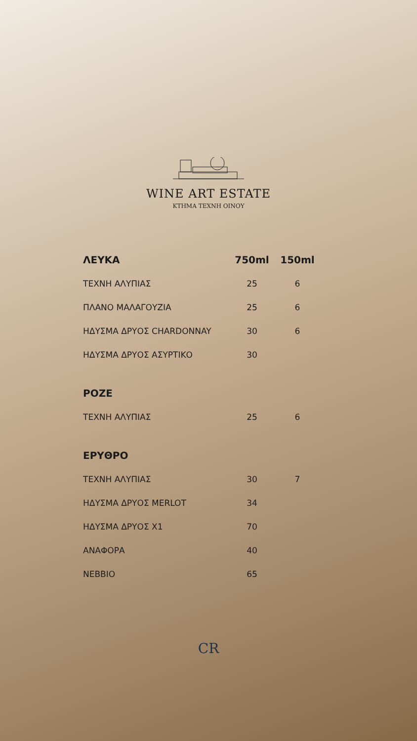WINE ART ESTATE
ΚΤΗΜΑ ΤΕΧΝΗ ΟΙΝΟΥ
| ΛΕΥΚΑ | 750ml | 150ml |
| --- | --- | --- |
| ΤΕΧΝΗ ΑΛΥΠΙΑΣ | 25 | 6 |
| ΠΛΑΝΟ ΜΑΛΑΓΟΥΖΙΑ | 25 | 6 |
| ΗΔΥΣΜΑ ΔΡΥΟΣ CHARDONNAY | 30 | 6 |
| ΗΔΥΣΜΑ ΔΡΥΟΣ ΑΣΥΡΤΙΚΟ | 30 | |
| ΡΟΖΕ | | |
| ΤΕΧΝΗ ΑΛΥΠΙΑΣ | 25 | 6 |
| ΕΡΥΘΡΟ | | |
| ΤΕΧΝΗ ΑΛΥΠΙΑΣ | 30 | 7 |
| ΗΔΥΣΜΑ ΔΡΥΟΣ MERLOT | 34 | |
| ΗΔΥΣΜΑ ΔΡΥΟΣ Χ1 | 70 | |
| ΑΝΑΦΟΡΑ | 40 | |
| NEBBIO | 65 | |
CR